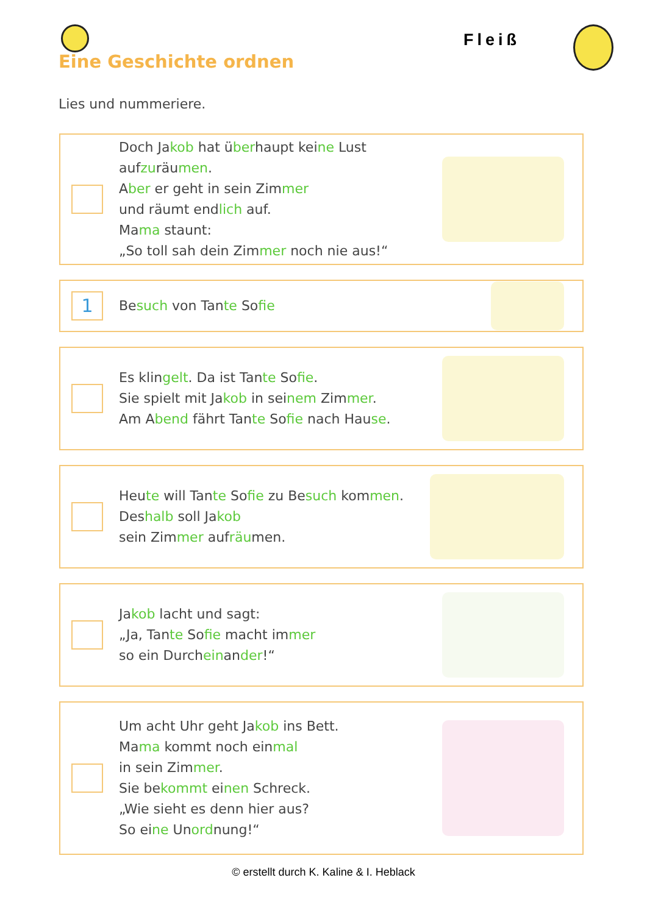Fleiß
Eine Geschichte ordnen
Lies und nummeriere.
Doch Jakob hat überhaupt keine Lust aufzuräumen.
Aber er geht in sein Zimmer
und räumt endlich auf.
Mama staunt:
„So toll sah dein Zimmer noch nie aus!“
1
Besuch von Tante Sofie
Es klingelt. Da ist Tante Sofie.
Sie spielt mit Jakob in seinem Zimmer.
Am Abend fährt Tante Sofie nach Hause.
Heute will Tante Sofie zu Besuch kommen.
Deshalb soll Jakob
sein Zimmer aufräumen.
Jakob lacht und sagt:
„Ja, Tante Sofie macht immer
so ein Durcheinander!“
Um acht Uhr geht Jakob ins Bett.
Mama kommt noch einmal
in sein Zimmer.
Sie bekommt einen Schreck.
„Wie sieht es denn hier aus?
So eine Unordnung!“
© erstellt durch K. Kaline & I. Heblack